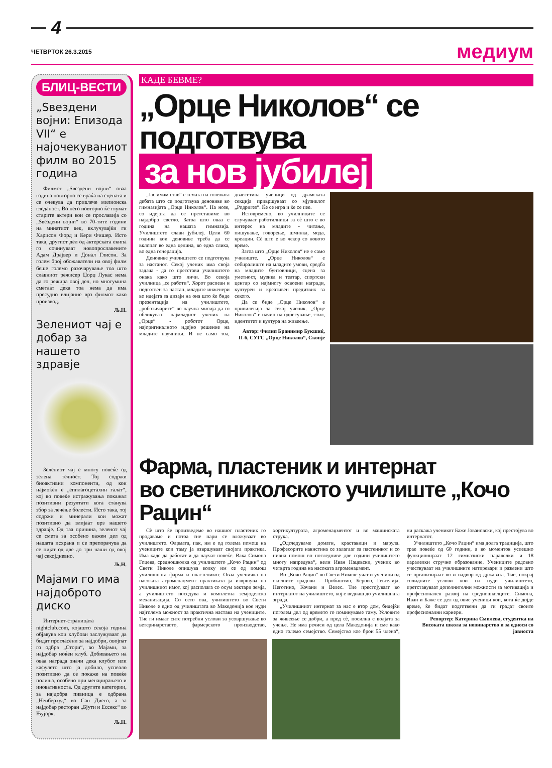4
ЧЕТВРТОК 26.3.2015 медиум
БЛИЦ-ВЕСТИ
„Ѕвездени војни: Епизода VII“ е најочекуваниот филм во 2015 година
Филмот „Ѕвездени војни“ оваа година повторно се враќа на сцената и се очекува да привлече милионска гледаност. Во него повторно ќе глумат старите актери кои се прославија со „Ѕвездени војни“ во 70-тите години на минатиот век, вклучувајќи ги Харисон Форд и Кери Фишер. Исто така, другиот дел од актерската екипа го сочинуваат новопрославените Адам Драјвер и Донал Глисон. За голем број обожаватели на овој филм беше големо разочарување тоа што славниот режисер Џорџ Лукас нема да го режира овој дел, но многумина сметаат дека тоа нема да има пресудно влијание врз филмот како производ.
Љ.Н.
Зелениот чај е добар за нашето здравје
Зелениот чај е многу повеќе од зелена течност. Тој содржи биоактивни компоненти, од кои најмоќен е „епилагоцетахин галат“, кој во повеќе истражувања покажал позитивни резултати кога станува збор за лечење болести. Исто така, тој содржи и минерали кои можат позитивно да влијаат врз нашето здравје. Од таа причина, зеленот чај се смета за особено важен дел од нашата исхрана и се препорачува да се пијат од две до три чаши од овој чај секојдневно.
Љ.Н.
Мајами го има најдоброто диско
Интернет-страницата nightclub.com, којашто секоја година објавува кои клубови заслужуваат да бидат прогласени за најдобри, овојпат го одбра „Стори“, во Мајами, за најдобар ноќен клуб. Добивањето на оваа награда значи дека клубот или кафулето што ја добило, успеало позитивно да се покаже на повеќе полиња, особено при менаџирањето и иновативноста. Од другите категории, за најдобра пивница е одбрана „Неиберхуд“ во Сан Диего, а за најдобар ресторан „Бјути и Ессекс“ во Њујорк.
Љ.Н.
КАДЕ БЕВМЕ?
„Орце Николов“ се подготвува
за нов јубилеј
„Јас имам став“ е темата на големата дебата што се подготвува деновиве во гимназијата „Орце Николов“. На нозе, со идејата да се претставиме во најдобро светло. Затоа што оваа е година на нашата гимназија. Училиштето слави јубилеј. Цели 60 години кои деновиве треба да се вклопат во една целина, во една слика, во една генерација.
Деновиве училиштето се подготвува за настанот. Секој ученик има своја задача - да го претстави училиштето онака како што личи. Во секоја училница „се работи“. Хорот распеан и подготвен за настап, младите инженери во идејата за дизајн на она што ќе биде презентација на училиштето, „роботичарите“ во научна мисија да го обликуваат најмладиот ученик на „Орце“ - роботот Орце, најоригиналното идејно решение на младите научници. И не само тоа, дваесетина ученици од драмската секција привршуваат со мјузиклот „Родригез“. Ќе се игра и ќе се пее.
Истовремено, во училниците се случуваат работилници за сè што е во интерес на младите - читање, пишување, говорење, шминка, мода, креации. Сè што е во чекор со новото време.
Затоа што „Орце Николов“ не е само училиште. „Орце Николов“ е собиралиште на младите умови, средба на младите бунтовници, сцена за уметност, музика и театар, спортски центар со најмногу освоени награди, културен и креативен предизвик за секого.
Да се биде „Орце Николов“ е привилегија за секој ученик. „Орце Николов“ е начин на однесување, стил, идентитет и култура на живеење.
Автор: Филип Бранимир Букшиќ, II-6, СУГС „Орце Николов“, Скопје
Фарма, пластеник и интернат
во светиниколското училиште „Кочо Рацин“
Сè што ќе произведеме во нашиот пластеник го продаваме и потоа тие пари се вложуваат во училиштето. Фармата, пак, им е од голема помош на учениците кои таму ја извршуваат својата практика. Има каде да работат и да научат повеќе. Вака Симона Гоцева, средношколка од училиштето „Кочо Рацин“ од Свети Николе опишува колку им се од помош училишната фарма и пластеникот. Оваа ученичка на насоката агроменаџмент практиката ја извршува на училишниот имот, кој располага со осум хектари земја, а училиштето поседува и комплетна земјоделска механизација. Со сето ова, училиштето во Свети Николе е едно од училиштата во Македонија кое нуди најголема можност за практична настава на учениците. Тие ги имаат сите потребни услови за усовршување во ветеринарството, фармерското производство, хортикултурата, агроменаџментот и во машинската струка.
„Одгледуваме домати, краставици и марула. Професорите навистина се залагаат за пастеникот и со нивна помош во последниве две години училиштето многу напредува“, вели Иван Нацевски, ученик во четврта година на насоката агроменаџмент.
Во „Кочо Рацин“ во Свети Николе учат и ученици од околните градови - Пробиштип, Берово, Гевгелија, Неготино, Кочани и Велес. Тие престојуваат во интернатот на училиштето, кој е веднаш до училишната зграда.
„Училишниот интернат за нас е втор дом, бидејќи поголем дел од времето го поминуваме таму. Условите за живеење се добри, а пред сè, посилна е волјата за учење. Не има речиси од цела Македонија и сме како едно големо семејство. Семејство кое брои 55 члена“, ни раскажа ученикот Баже Јовановски, кој престојува во интернатот.
Училиштето „Кочо Рацин“ има долга традиција, што трае повеќе од 60 години, а во моментов успешно функционираат 12 гимназиски паралелки и 18 паралелки стручно образование. Учениците редовно учествуваат на училишните натпревари и размени што се организираат во и надвор од државата. Тие, покрај солидните услови кои ги нуди училиштето, претставуваат дополнителни можности за мотивација и професионален развој на средношколците. Симона, Иван и Баже се дел од овие ученици кои, кога ќе дојде време, ќе бидат подготвени да ги градат своите професионални кариери.
Репортер: Катерина Смилева, студентка на Високата школа за новинарство и за односи со јавноста